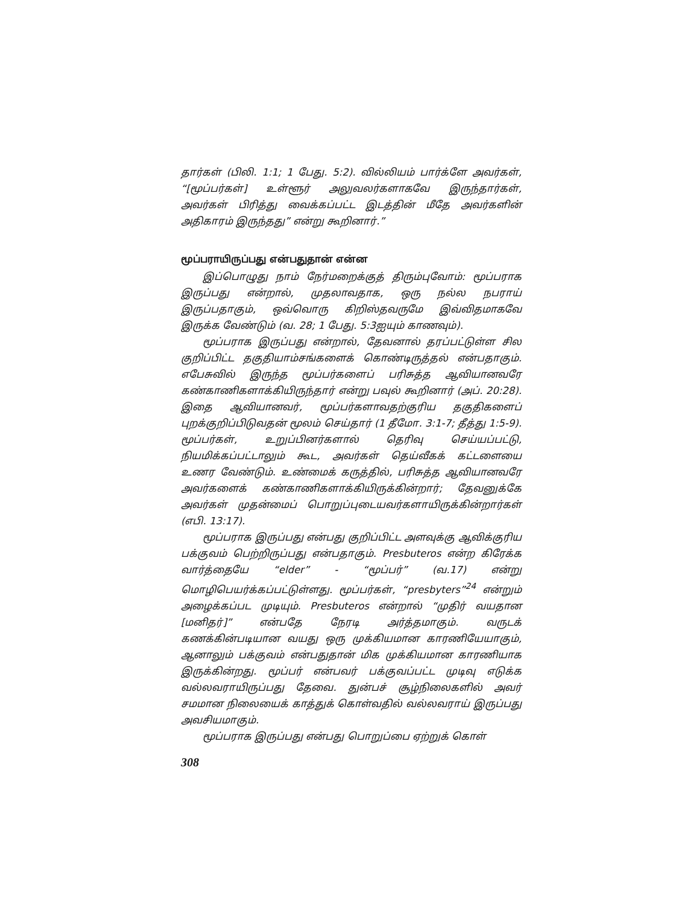தார்கள் (பிலி. 1:1; 1 பேது. 5:2). வில்லியம் பார்க்ளே அவர்கள், “[மூப்பர்கள்] உள்ளூர் அலுவலர்களாகவே இருந்தார்கள், அவர்கள் பிரித்து வைக்கப்பட்ட இடத்தின் மீதே அவர்களின் அதிகாரம் இருந்தது” என்று கூறினார்.”
மூப்பராயிருப்பது என்பதுதான் என்ன
இப்பொழுது நாம் நேர்மறைக்குத் திரும்புவோம்: மூப்பராக இருப்பது என்றால், முதலாவதாக, ஒரு நல்ல நபராய் இருப்பதாகும், ஒவ்வொரு கிறிஸ்தவருமே இவ்விதமாகவே இருக்க வேண்டும் (வ. 28; 1 பேது. 5:3ஐயும் காணவும்).
மூப்பராக இருப்பது என்றால், தேவனால் தரப்பட்டுள்ள சில குறிப்பிட்ட தகுதியாம்சங்களைக் கொண்டிருத்தல் என்பதாகும். எபேசுவில் இருந்த மூப்பர்களைப் பரிசுத்த ஆவியானவரே கண்காணிகளாக்கியிருந்தார் என்று பவுல் கூறினார் (அப். 20:28). இதை ஆவியானவர், மூப்பர்களாவதற்குரிய தகுதிகளைப் புறக்குறிப்பிடுவதன் மூலம் செய்தார் (1 தீமோ. 3:1-7; தீத்து 1:5-9). மூப்பர்கள், உறுப்பினர்களால் தெரிவு செய்யப்பட்டு, நியமிக்கப்பட்டாலும் கூட, அவர்கள் தெய்வீகக் கட்டளையை உணர வேண்டும். உண்மைக் கருத்தில், பரிசுத்த ஆவியானவரே அவர்களைக் கண்காணிகளாக்கியிருக்கின்றார்; தேவனுக்கே அவர்கள் முதன்மைப் பொறுப்புடையவர்களாயிருக்கின்றார்கள் (எபி. 13:17).
மூப்பராக இருப்பது என்பது குறிப்பிட்ட அளவுக்கு ஆவிக்குரிய பக்குவம் பெற்றிருப்பது என்பதாகும். Presbuteros என்ற கிரேக்க வார்த்தையே “elder” - “மூப்பர்” (வ.17) என்று மொழிபெயர்க்கப்பட்டுள்ளது. மூப்பர்கள், “presbyters”<sup>24</sup> என்றும் அழைக்கப்பட முடியும். Presbuteros என்றால் “முதிர் வயதான [மனிதர்]” என்பதே நேரடி அர்த்தமாகும். வருடக் கணக்கின்படியான வயது ஒரு முக்கியமான காரணியேயாகும், ஆனாலும் பக்குவம் என்பதுதான் மிக முக்கியமான காரணியாக இருக்கின்றது. மூப்பர் என்பவர் பக்குவப்பட்ட முடிவு எடுக்க வல்லவராயிருப்பது தேவை. துன்பச் சூழ்நிலைகளில் அவர் சமமான நிலையைக் காத்துக் கொள்வதில் வல்லவராய் இருப்பது அவசியமாகும்.
மூப்பராக இருப்பது என்பது பொறுப்பை ஏற்றுக் கொள்
308